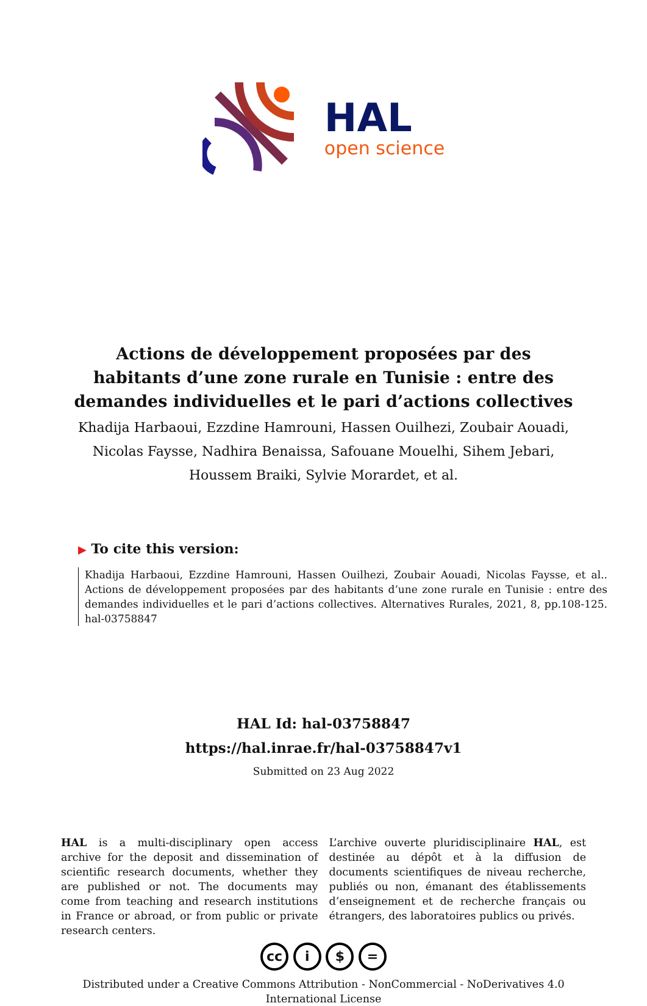HAL
open science
Actions de développement proposées par des habitants d’une zone rurale en Tunisie : entre des demandes individuelles et le pari d’actions collectives
Khadija Harbaoui, Ezzdine Hamrouni, Hassen Ouilhezi, Zoubair Aouadi, Nicolas Faysse, Nadhira Benaissa, Safouane Mouelhi, Sihem Jebari, Houssem Braiki, Sylvie Morardet, et al.
▶ To cite this version:
Khadija Harbaoui, Ezzdine Hamrouni, Hassen Ouilhezi, Zoubair Aouadi, Nicolas Faysse, et al.. Actions de développement proposées par des habitants d’une zone rurale en Tunisie : entre des demandes individuelles et le pari d’actions collectives. Alternatives Rurales, 2021, 8, pp.108-125. hal-03758847
HAL Id: hal-03758847
https://hal.inrae.fr/hal-03758847v1
Submitted on 23 Aug 2022
HAL is a multi-disciplinary open access archive for the deposit and dissemination of scientific research documents, whether they are published or not. The documents may come from teaching and research institutions in France or abroad, or from public or private research centers.
L’archive ouverte pluridisciplinaire HAL, est destinée au dépôt et à la diffusion de documents scientifiques de niveau recherche, publiés ou non, émanant des établissements d’enseignement et de recherche français ou étrangers, des laboratoires publics ou privés.
cc i $ =
Distributed under a Creative Commons Attribution - NonCommercial - NoDerivatives 4.0
International License